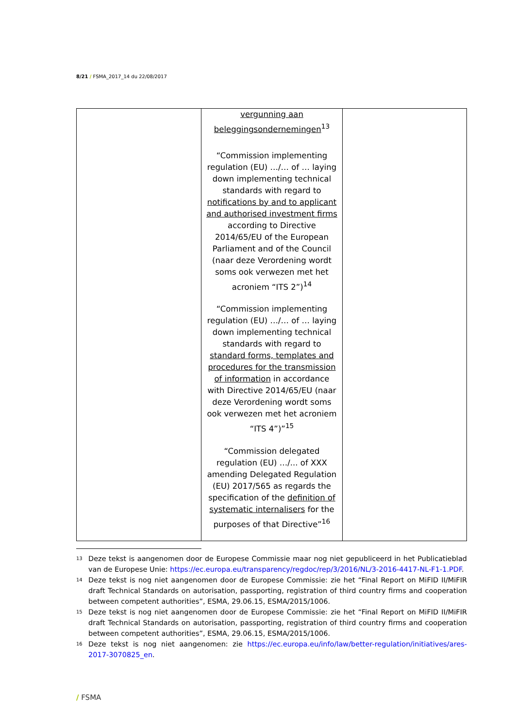8/21 / FSMA_2017_14 du 22/08/2017
| | vergunning aan beleggingsondernemingen<sup>13</sup> “Commission implementing regulation (EU) …/… of … laying down implementing technical standards with regard to notifications by and to applicant and authorised investment firms according to Directive 2014/65/EU of the European Parliament and of the Council (naar deze Verordening wordt soms ook verwezen met het acroniem “ITS 2”)<sup>14</sup> “Commission implementing regulation (EU) …/… of … laying down implementing technical standards with regard to standard forms, templates and procedures for the transmission of information in accordance with Directive 2014/65/EU (naar deze Verordening wordt soms ook verwezen met het acroniem “ITS 4”)”<sup>15</sup> “Commission delegated regulation (EU) …/... of XXX amending Delegated Regulation (EU) 2017/565 as regards the specification of the definition of systematic internalisers for the purposes of that Directive”<sup>16</sup> | |
<sup>13</sup> Deze tekst is aangenomen door de Europese Commissie maar nog niet gepubliceerd in het Publicatieblad van de Europese Unie: https://ec.europa.eu/transparency/regdoc/rep/3/2016/NL/3-2016-4417-NL-F1-1.PDF.
<sup>14</sup> Deze tekst is nog niet aangenomen door de Europese Commissie: zie het “Final Report on MiFID II/MiFIR draft Technical Standards on autorisation, passporting, registration of third country firms and cooperation between competent authorities”, ESMA, 29.06.15, ESMA/2015/1006.
<sup>15</sup> Deze tekst is nog niet aangenomen door de Europese Commissie: zie het “Final Report on MiFID II/MiFIR draft Technical Standards on autorisation, passporting, registration of third country firms and cooperation between competent authorities”, ESMA, 29.06.15, ESMA/2015/1006.
<sup>16</sup> Deze tekst is nog niet aangenomen: zie https://ec.europa.eu/info/law/better-regulation/initiatives/ares-2017-3070825_en.
/ FSMA